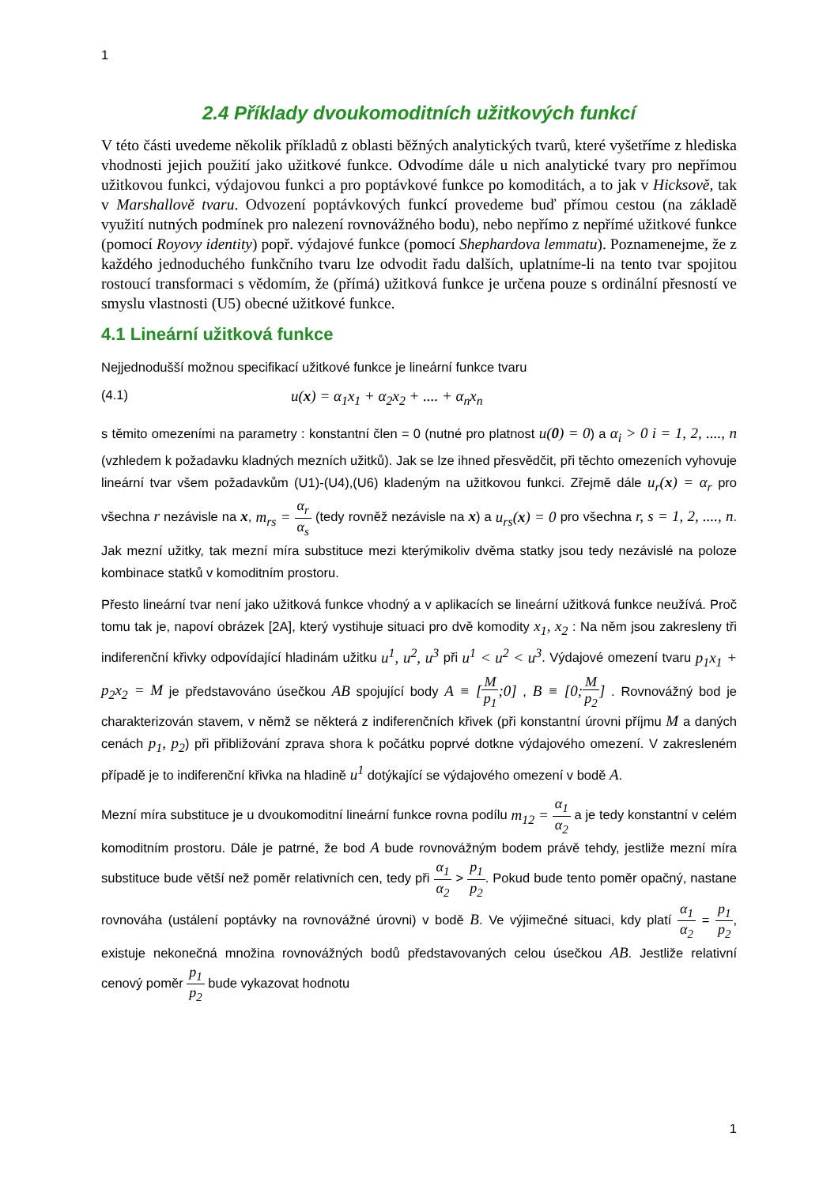1
2.4 Příklady dvoukomoditních užitkových funkcí
V této části uvedeme několik příkladů z oblasti běžných analytických tvarů, které vyšetříme z hlediska vhodnosti jejich použití jako užitkové funkce. Odvodíme dále u nich analytické tvary pro nepřímou užitkovou funkci, výdajovou funkci a pro poptávkové funkce po komoditách, a to jak v Hicksově, tak v Marshallově tvaru. Odvození poptávkových funkcí provedeme buď přímou cestou (na základě využití nutných podmínek pro nalezení rovnovážného bodu), nebo nepřímo z nepřímé užitkové funkce (pomocí Royovy identity) popř. výdajové funkce (pomocí Shephardova lemmatu). Poznamenejme, že z každého jednoduchého funkčního tvaru lze odvodit řadu dalších, uplatníme-li na tento tvar spojitou rostoucí transformaci s vědomím, že (přímá) užitková funkce je určena pouze s ordinální přesností ve smyslu vlastnosti (U5) obecné užitkové funkce.
4.1 Lineární užitková funkce
Nejjednodušší možnou specifikací užitkové funkce je lineární funkce tvaru
(4.1) u(x) = α<sub>1</sub>x<sub>1</sub> + α<sub>2</sub>x<sub>2</sub> + .... + α<sub>n</sub>x<sub>n</sub>
s těmito omezeními na parametry : konstantní člen = 0 (nutné pro platnost u(0) = 0) a α<sub>i</sub> > 0 i = 1, 2, ...., n (vzhledem k požadavku kladných mezních užitků). Jak se lze ihned přesvědčit, při těchto omezeních vyhovuje lineární tvar všem požadavkům (U1)-(U4),(U6) kladeným na užitkovou funkci. Zřejmě dále u<sub>r</sub>(x) = α<sub>r</sub> pro všechna r nezávisle na x, m<sub>rs</sub> = α<sub>r</sub> α<sub>s</sub> (tedy rovněž nezávisle na x) a u<sub>rs</sub>(x) = 0 pro všechna r, s = 1, 2, ...., n. Jak mezní užitky, tak mezní míra substituce mezi kterýmikoliv dvěma statky jsou tedy nezávislé na poloze kombinace statků v komoditním prostoru.
Přesto lineární tvar není jako užitková funkce vhodný a v aplikacích se lineární užitková funkce neužívá. Proč tomu tak je, napoví obrázek [2A], který vystihuje situaci pro dvě komodity x<sub>1</sub>, x<sub>2</sub> : Na něm jsou zakresleny tři indiferenční křivky odpovídající hladinám užitku u<sup>1</sup>, u<sup>2</sup>, u<sup>3</sup> při u<sup>1</sup> < u<sup>2</sup> < u<sup>3</sup>. Výdajové omezení tvaru p<sub>1</sub>x<sub>1</sub> + p<sub>2</sub>x<sub>2</sub> = M je představováno úsečkou AB spojující body A ≡ [M p<sub>1</sub>;0] , B ≡ [0; M p<sub>2</sub>] . Rovnovážný bod je charakterizován stavem, v němž se některá z indiferenčních křivek (při konstantní úrovni příjmu M a daných cenách p<sub>1</sub>, p<sub>2</sub>) při přibližování zprava shora k počátku poprvé dotkne výdajového omezení. V zakresleném případě je to indiferenční křivka na hladině u<sup>1</sup> dotýkající se výdajového omezení v bodě A.
Mezní míra substituce je u dvoukomoditní lineární funkce rovna podílu m<sub>12</sub> = α<sub>1</sub> α<sub>2</sub> a je tedy konstantní v celém komoditním prostoru. Dále je patrné, že bod A bude rovnovážným bodem právě tehdy, jestliže mezní míra substituce bude větší než poměr relativních cen, tedy při α<sub>1</sub> α<sub>2</sub> > p<sub>1</sub> p<sub>2</sub>. Pokud bude tento poměr opačný, nastane rovnováha (ustálení poptávky na rovnovážné úrovni) v bodě B. Ve výjimečné situaci, kdy platí α<sub>1</sub> α<sub>2</sub> = p<sub>1</sub> p<sub>2</sub>, existuje nekonečná množina rovnovážných bodů představovaných celou úsečkou AB. Jestliže relativní cenový poměr p<sub>1</sub> p<sub>2</sub> bude vykazovat hodnotu
1